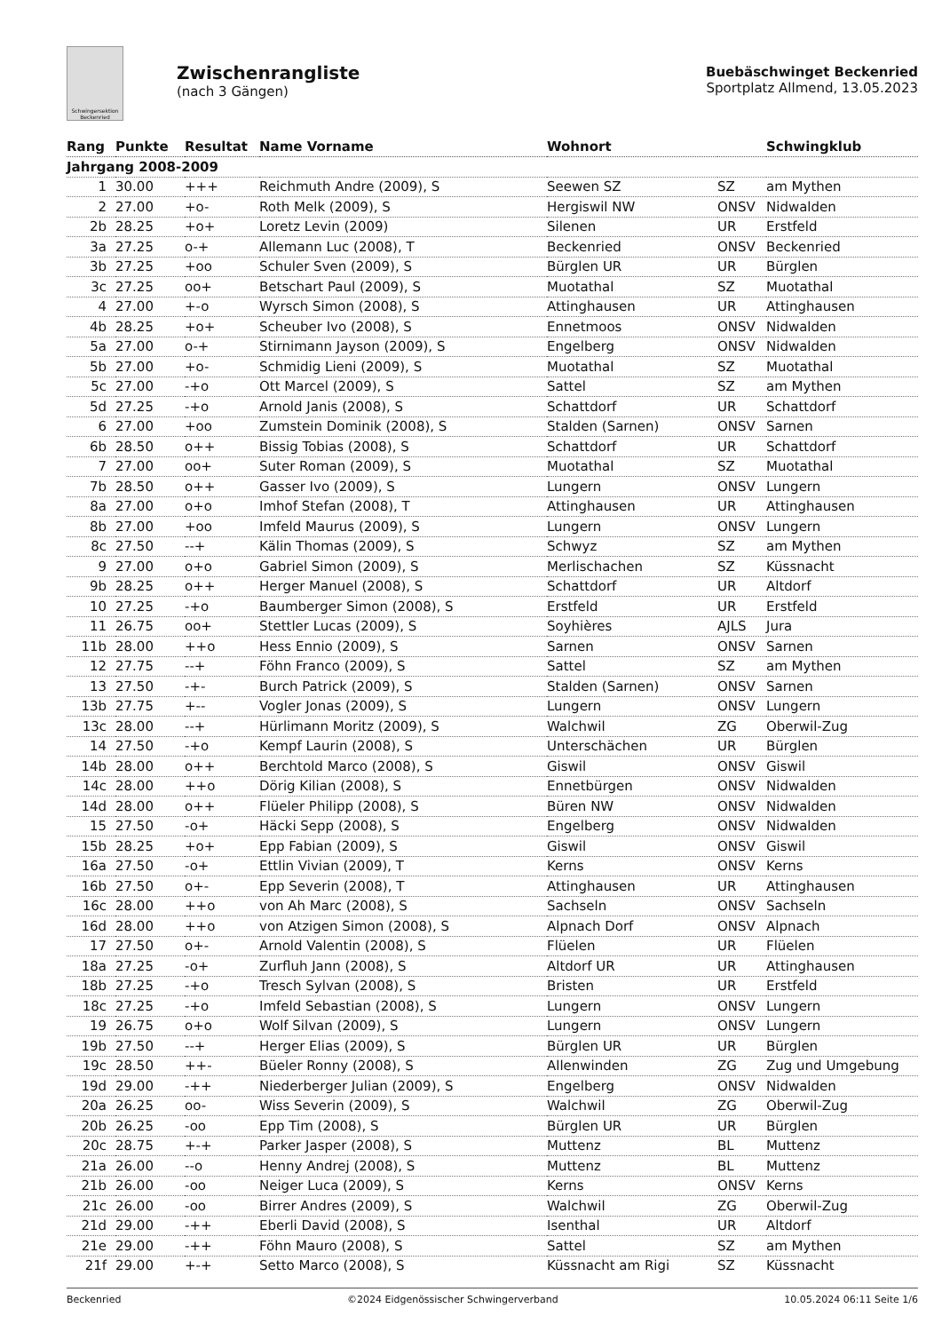Schwingersektion Beckenried
Zwischenrangliste
(nach 3 Gängen)
Buebäschwinget Beckenried
Sportplatz Allmend, 13.05.2023
| Rang | Punkte | Resultat | Name Vorname | Wohnort | | Schwingklub |
| --- | --- | --- | --- | --- | --- | --- |
| Jahrgang 2008-2009 | | | | | | |
| 1 | 30.00 | +++ | Reichmuth Andre (2009), S | Seewen SZ | SZ | am Mythen |
| 2 | 27.00 | +o- | Roth Melk (2009), S | Hergiswil NW | ONSV | Nidwalden |
| 2b | 28.25 | +o+ | Loretz Levin (2009) | Silenen | UR | Erstfeld |
| 3a | 27.25 | o-+ | Allemann Luc (2008), T | Beckenried | ONSV | Beckenried |
| 3b | 27.25 | +oo | Schuler Sven (2009), S | Bürglen UR | UR | Bürglen |
| 3c | 27.25 | oo+ | Betschart Paul (2009), S | Muotathal | SZ | Muotathal |
| 4 | 27.00 | +-o | Wyrsch Simon (2008), S | Attinghausen | UR | Attinghausen |
| 4b | 28.25 | +o+ | Scheuber Ivo (2008), S | Ennetmoos | ONSV | Nidwalden |
| 5a | 27.00 | o-+ | Stirnimann Jayson (2009), S | Engelberg | ONSV | Nidwalden |
| 5b | 27.00 | +o- | Schmidig Lieni (2009), S | Muotathal | SZ | Muotathal |
| 5c | 27.00 | -+o | Ott Marcel (2009), S | Sattel | SZ | am Mythen |
| 5d | 27.25 | -+o | Arnold Janis (2008), S | Schattdorf | UR | Schattdorf |
| 6 | 27.00 | +oo | Zumstein Dominik (2008), S | Stalden (Sarnen) | ONSV | Sarnen |
| 6b | 28.50 | o++ | Bissig Tobias (2008), S | Schattdorf | UR | Schattdorf |
| 7 | 27.00 | oo+ | Suter Roman (2009), S | Muotathal | SZ | Muotathal |
| 7b | 28.50 | o++ | Gasser Ivo (2009), S | Lungern | ONSV | Lungern |
| 8a | 27.00 | o+o | Imhof Stefan (2008), T | Attinghausen | UR | Attinghausen |
| 8b | 27.00 | +oo | Imfeld Maurus (2009), S | Lungern | ONSV | Lungern |
| 8c | 27.50 | --+ | Kälin Thomas (2009), S | Schwyz | SZ | am Mythen |
| 9 | 27.00 | o+o | Gabriel Simon (2009), S | Merlischachen | SZ | Küssnacht |
| 9b | 28.25 | o++ | Herger Manuel (2008), S | Schattdorf | UR | Altdorf |
| 10 | 27.25 | -+o | Baumberger Simon (2008), S | Erstfeld | UR | Erstfeld |
| 11 | 26.75 | oo+ | Stettler Lucas (2009), S | Soyhières | AJLS | Jura |
| 11b | 28.00 | ++o | Hess Ennio (2009), S | Sarnen | ONSV | Sarnen |
| 12 | 27.75 | --+ | Föhn Franco (2009), S | Sattel | SZ | am Mythen |
| 13 | 27.50 | -+- | Burch Patrick (2009), S | Stalden (Sarnen) | ONSV | Sarnen |
| 13b | 27.75 | +-- | Vogler Jonas (2009), S | Lungern | ONSV | Lungern |
| 13c | 28.00 | --+ | Hürlimann Moritz (2009), S | Walchwil | ZG | Oberwil-Zug |
| 14 | 27.50 | -+o | Kempf Laurin (2008), S | Unterschächen | UR | Bürglen |
| 14b | 28.00 | o++ | Berchtold Marco (2008), S | Giswil | ONSV | Giswil |
| 14c | 28.00 | ++o | Dörig Kilian (2008), S | Ennetbürgen | ONSV | Nidwalden |
| 14d | 28.00 | o++ | Flüeler Philipp (2008), S | Büren NW | ONSV | Nidwalden |
| 15 | 27.50 | -o+ | Häcki Sepp (2008), S | Engelberg | ONSV | Nidwalden |
| 15b | 28.25 | +o+ | Epp Fabian (2009), S | Giswil | ONSV | Giswil |
| 16a | 27.50 | -o+ | Ettlin Vivian (2009), T | Kerns | ONSV | Kerns |
| 16b | 27.50 | o+- | Epp Severin (2008), T | Attinghausen | UR | Attinghausen |
| 16c | 28.00 | ++o | von Ah Marc (2008), S | Sachseln | ONSV | Sachseln |
| 16d | 28.00 | ++o | von Atzigen Simon (2008), S | Alpnach Dorf | ONSV | Alpnach |
| 17 | 27.50 | o+- | Arnold Valentin (2008), S | Flüelen | UR | Flüelen |
| 18a | 27.25 | -o+ | Zurfluh Jann (2008), S | Altdorf UR | UR | Attinghausen |
| 18b | 27.25 | -+o | Tresch Sylvan (2008), S | Bristen | UR | Erstfeld |
| 18c | 27.25 | -+o | Imfeld Sebastian (2008), S | Lungern | ONSV | Lungern |
| 19 | 26.75 | o+o | Wolf Silvan (2009), S | Lungern | ONSV | Lungern |
| 19b | 27.50 | --+ | Herger Elias (2009), S | Bürglen UR | UR | Bürglen |
| 19c | 28.50 | ++- | Büeler Ronny (2008), S | Allenwinden | ZG | Zug und Umgebung |
| 19d | 29.00 | -++ | Niederberger Julian (2009), S | Engelberg | ONSV | Nidwalden |
| 20a | 26.25 | oo- | Wiss Severin (2009), S | Walchwil | ZG | Oberwil-Zug |
| 20b | 26.25 | -oo | Epp Tim (2008), S | Bürglen UR | UR | Bürglen |
| 20c | 28.75 | +-+ | Parker Jasper (2008), S | Muttenz | BL | Muttenz |
| 21a | 26.00 | --o | Henny Andrej (2008), S | Muttenz | BL | Muttenz |
| 21b | 26.00 | -oo | Neiger Luca (2009), S | Kerns | ONSV | Kerns |
| 21c | 26.00 | -oo | Birrer Andres (2009), S | Walchwil | ZG | Oberwil-Zug |
| 21d | 29.00 | -++ | Eberli David (2008), S | Isenthal | UR | Altdorf |
| 21e | 29.00 | -++ | Föhn Mauro (2008), S | Sattel | SZ | am Mythen |
| 21f | 29.00 | +-+ | Setto Marco (2008), S | Küssnacht am Rigi | SZ | Küssnacht |
Beckenried ©2024 Eidgenössischer Schwingerverband 10.05.2024 06:11 Seite 1/6